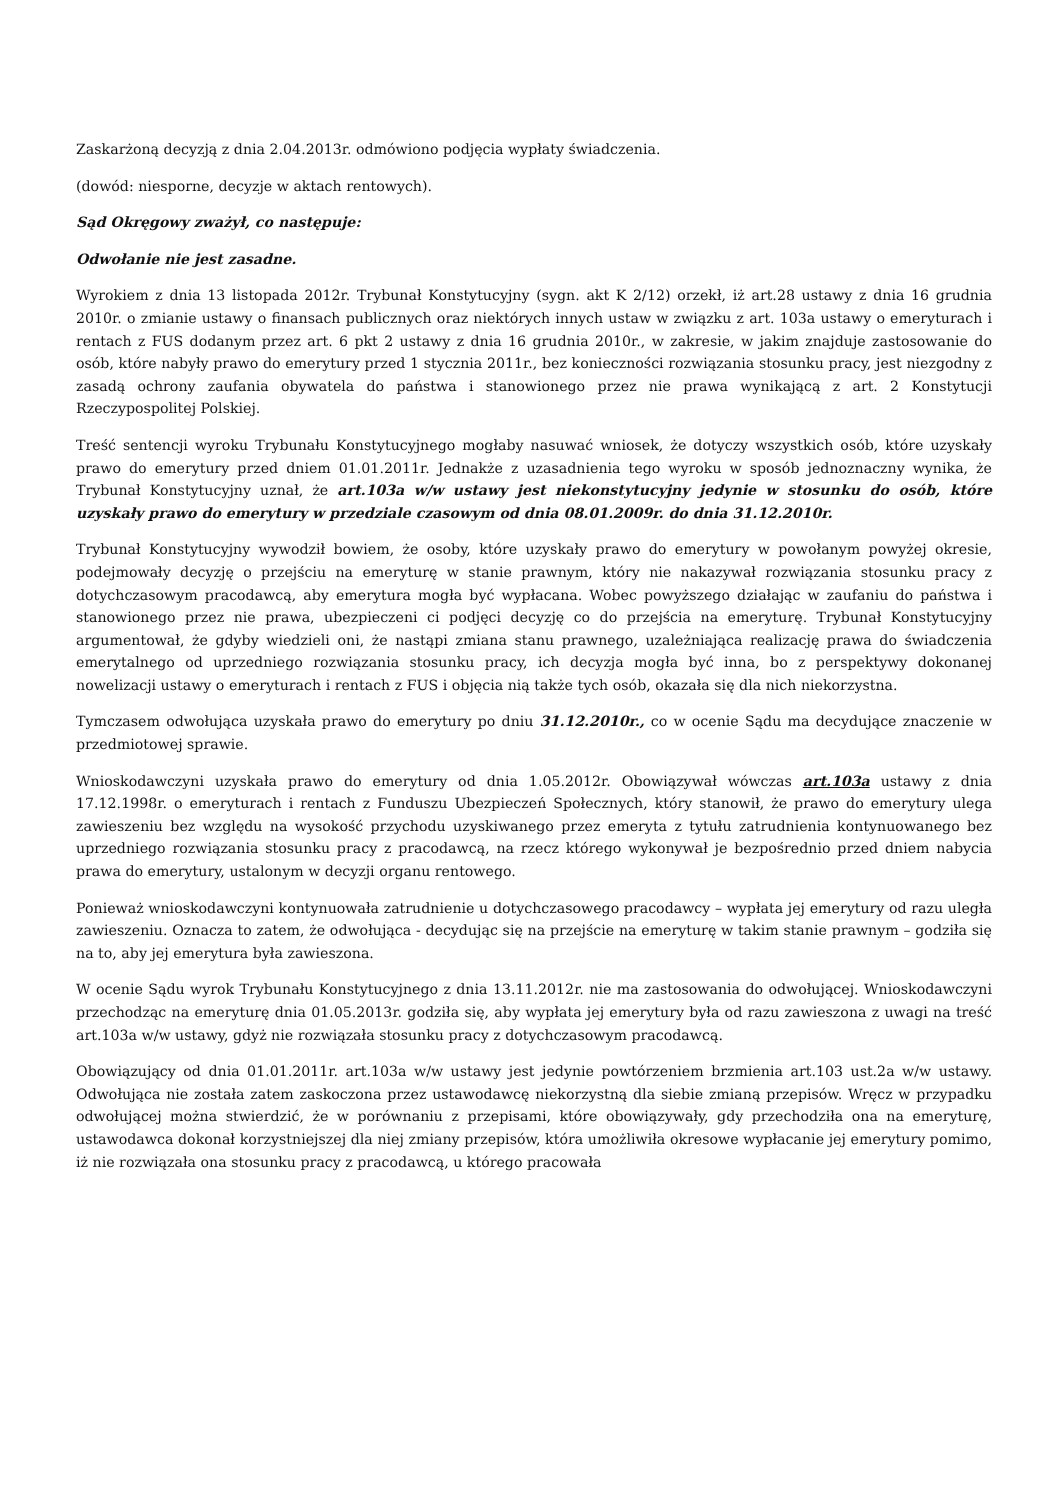Zaskarżoną decyzją z dnia 2.04.2013r. odmówiono podjęcia wypłaty świadczenia.
(dowód: niesporne, decyzje w aktach rentowych).
Sąd Okręgowy zważył, co następuje:
Odwołanie nie jest zasadne.
Wyrokiem z dnia 13 listopada 2012r. Trybunał Konstytucyjny (sygn. akt K 2/12) orzekł, iż art.28 ustawy z dnia 16 grudnia 2010r. o zmianie ustawy o finansach publicznych oraz niektórych innych ustaw w związku z art. 103a ustawy o emeryturach i rentach z FUS dodanym przez art. 6 pkt 2 ustawy z dnia 16 grudnia 2010r., w zakresie, w jakim znajduje zastosowanie do osób, które nabyły prawo do emerytury przed 1 stycznia 2011r., bez konieczności rozwiązania stosunku pracy, jest niezgodny z zasadą ochrony zaufania obywatela do państwa i stanowionego przez nie prawa wynikającą z art. 2 Konstytucji Rzeczypospolitej Polskiej.
Treść sentencji wyroku Trybunału Konstytucyjnego mogłaby nasuwać wniosek, że dotyczy wszystkich osób, które uzyskały prawo do emerytury przed dniem 01.01.2011r. Jednakże z uzasadnienia tego wyroku w sposób jednoznaczny wynika, że Trybunał Konstytucyjny uznał, że art.103a w/w ustawy jest niekonstytucyjny jedynie w stosunku do osób, które uzyskały prawo do emerytury w przedziale czasowym od dnia 08.01.2009r. do dnia 31.12.2010r.
Trybunał Konstytucyjny wywodził bowiem, że osoby, które uzyskały prawo do emerytury w powołanym powyżej okresie, podejmowały decyzję o przejściu na emeryturę w stanie prawnym, który nie nakazywał rozwiązania stosunku pracy z dotychczasowym pracodawcą, aby emerytura mogła być wypłacana. Wobec powyższego działając w zaufaniu do państwa i stanowionego przez nie prawa, ubezpieczeni ci podjęci decyzję co do przejścia na emeryturę. Trybunał Konstytucyjny argumentował, że gdyby wiedzieli oni, że nastąpi zmiana stanu prawnego, uzależniająca realizację prawa do świadczenia emerytalnego od uprzedniego rozwiązania stosunku pracy, ich decyzja mogła być inna, bo z perspektywy dokonanej nowelizacji ustawy o emeryturach i rentach z FUS i objęcia nią także tych osób, okazała się dla nich niekorzystna.
Tymczasem odwołująca uzyskała prawo do emerytury po dniu 31.12.2010r., co w ocenie Sądu ma decydujące znaczenie w przedmiotowej sprawie.
Wnioskodawczyni uzyskała prawo do emerytury od dnia 1.05.2012r. Obowiązywał wówczas art.103a ustawy z dnia 17.12.1998r. o emeryturach i rentach z Funduszu Ubezpieczeń Społecznych, który stanowił, że prawo do emerytury ulega zawieszeniu bez względu na wysokość przychodu uzyskiwanego przez emeryta z tytułu zatrudnienia kontynuowanego bez uprzedniego rozwiązania stosunku pracy z pracodawcą, na rzecz którego wykonywał je bezpośrednio przed dniem nabycia prawa do emerytury, ustalonym w decyzji organu rentowego.
Ponieważ wnioskodawczyni kontynuowała zatrudnienie u dotychczasowego pracodawcy – wypłata jej emerytury od razu uległa zawieszeniu. Oznacza to zatem, że odwołująca - decydując się na przejście na emeryturę w takim stanie prawnym – godziła się na to, aby jej emerytura była zawieszona.
W ocenie Sądu wyrok Trybunału Konstytucyjnego z dnia 13.11.2012r. nie ma zastosowania do odwołującej. Wnioskodawczyni przechodząc na emeryturę dnia 01.05.2013r. godziła się, aby wypłata jej emerytury była od razu zawieszona z uwagi na treść art.103a w/w ustawy, gdyż nie rozwiązała stosunku pracy z dotychczasowym pracodawcą.
Obowiązujący od dnia 01.01.2011r. art.103a w/w ustawy jest jedynie powtórzeniem brzmienia art.103 ust.2a w/w ustawy. Odwołująca nie została zatem zaskoczona przez ustawodawcę niekorzystną dla siebie zmianą przepisów. Wręcz w przypadku odwołującej można stwierdzić, że w porównaniu z przepisami, które obowiązywały, gdy przechodziła ona na emeryturę, ustawodawca dokonał korzystniejszej dla niej zmiany przepisów, która umożliwiła okresowe wypłacanie jej emerytury pomimo, iż nie rozwiązała ona stosunku pracy z pracodawcą, u którego pracowała